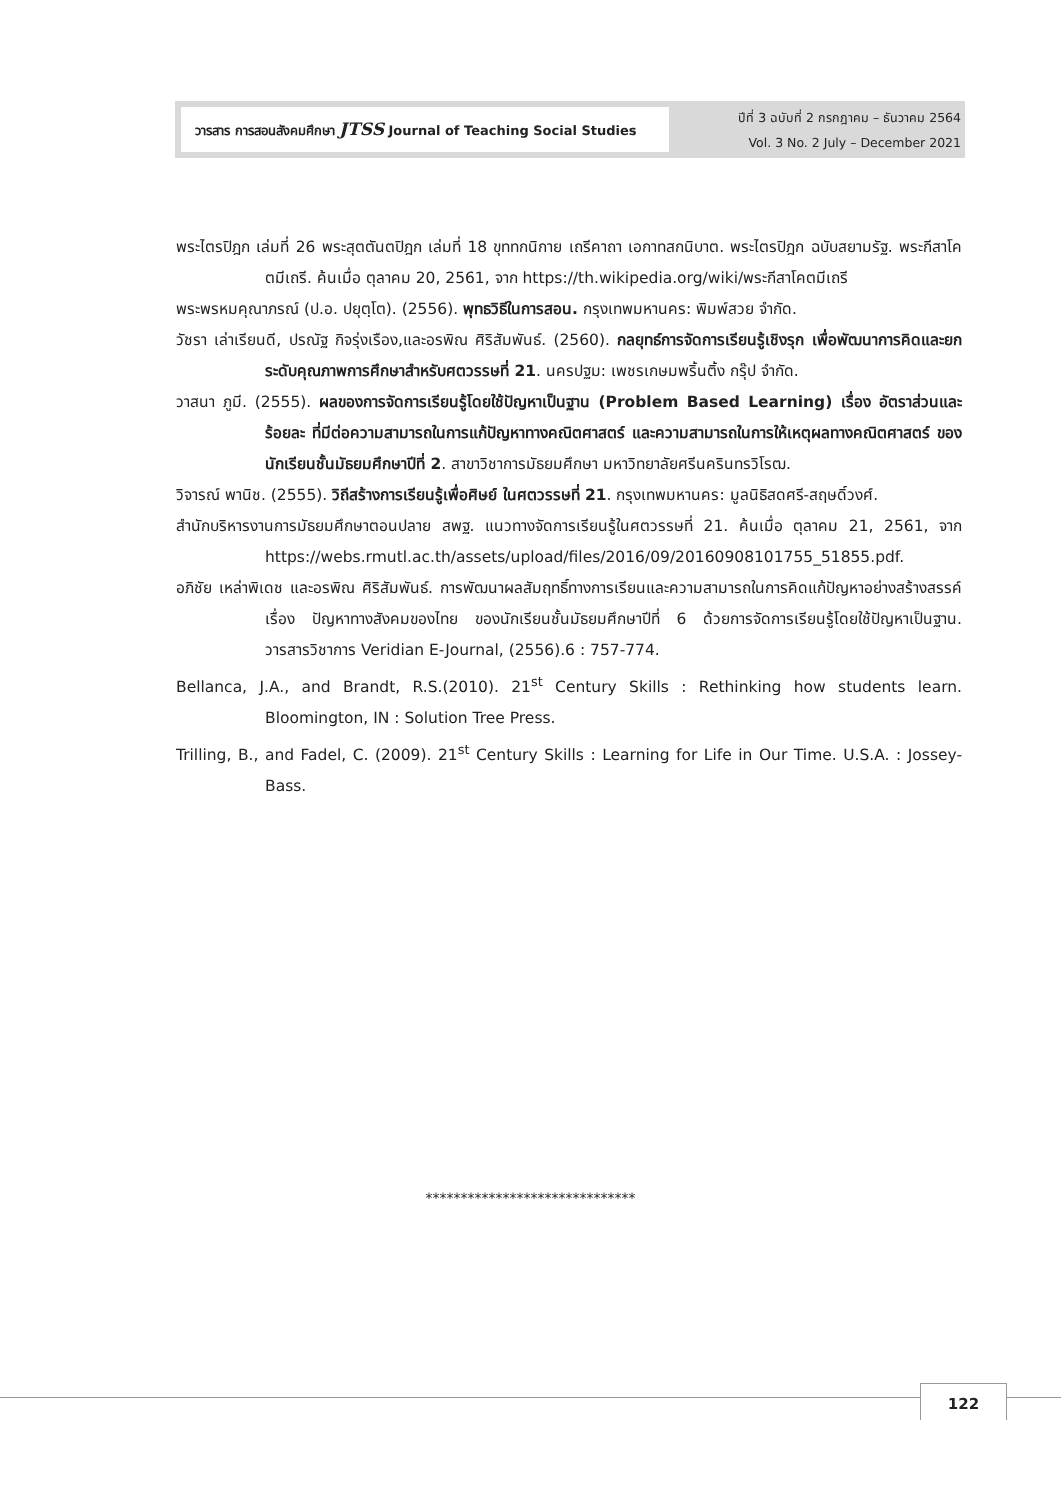วารสาร การสอนสังคมศึกษา JTSS Journal of Teaching Social Studies
ปีที่ 3 ฉบับที่ 2 กรกฎาคม – ธันวาคม 2564
Vol. 3 No. 2 July – December 2021
พระไตรปิฎก เล่มที่ 26 พระสุตตันตปิฎก เล่มที่ 18 ขุททกนิกาย เถรีคาถา เอกาทสกนิบาต. พระไตรปิฎก ฉบับสยามรัฐ. พระกีสาโคตมีเถรี. ค้นเมื่อ ตุลาคม 20, 2561, จาก https://th.wikipedia.org/wiki/พระกีสาโคตมีเถรี
พระพรหมคุณาภรณ์ (ป.อ. ปยุตฺโต). (2556). พุทธวิธีในการสอน. กรุงเทพมหานคร: พิมพ์สวย จำกัด.
วัชรา เล่าเรียนดี, ปรณัฐ กิจรุ่งเรือง,และอรพิณ ศิริสัมพันธ์. (2560). กลยุทธ์การจัดการเรียนรู้เชิงรุก เพื่อพัฒนาการคิดและยกระดับคุณภาพการศึกษาสำหรับศตวรรษที่ 21. นครปฐม: เพชรเกษมพริ้นติ้ง กรุ๊ป จำกัด.
วาสนา ภูมี. (2555). ผลของการจัดการเรียนรู้โดยใช้ปัญหาเป็นฐาน (Problem Based Learning) เรื่อง อัตราส่วนและร้อยละ ที่มีต่อความสามารถในการแก้ปัญหาทางคณิตศาสตร์ และความสามารถในการให้เหตุผลทางคณิตศาสตร์ ของนักเรียนชั้นมัธยมศึกษาปีที่ 2. สาขาวิชาการมัธยมศึกษา มหาวิทยาลัยศรีนครินทรวิโรฒ.
วิจารณ์ พานิช. (2555). วิถีสร้างการเรียนรู้เพื่อศิษย์ ในศตวรรษที่ 21. กรุงเทพมหานคร: มูลนิธิสดศรี-สฤษดิ์วงศ์.
สำนักบริหารงานการมัธยมศึกษาตอนปลาย สพฐ. แนวทางจัดการเรียนรู้ในศตวรรษที่ 21. ค้นเมื่อ ตุลาคม 21, 2561, จาก https://webs.rmutl.ac.th/assets/upload/files/2016/09/20160908101755_51855.pdf.
อภิชัย เหล่าพิเดช และอรพิณ ศิริสัมพันธ์. การพัฒนาผลสัมฤทธิ์ทางการเรียนและความสามารถในการคิดแก้ปัญหาอย่างสร้างสรรค์ เรื่อง ปัญหาทางสังคมของไทย ของนักเรียนชั้นมัธยมศึกษาปีที่ 6 ด้วยการจัดการเรียนรู้โดยใช้ปัญหาเป็นฐาน. วารสารวิชาการ Veridian E-Journal, (2556).6 : 757-774.
Bellanca, J.A., and Brandt, R.S.(2010). 21<sup>st</sup> Century Skills : Rethinking how students learn. Bloomington, IN : Solution Tree Press.
Trilling, B., and Fadel, C. (2009). 21<sup>st</sup> Century Skills : Learning for Life in Our Time. U.S.A. : Jossey-Bass.
******************************
122